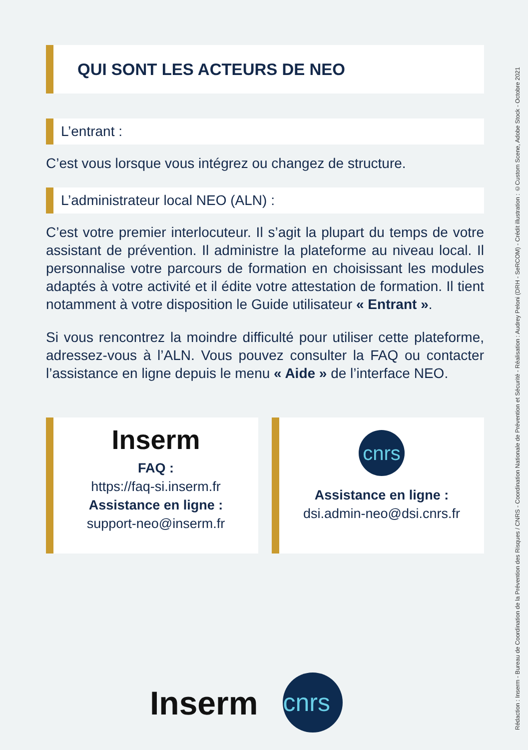QUI SONT LES ACTEURS DE NEO
L’entrant :
C’est vous lorsque vous intégrez ou changez de structure.
L’administrateur local NEO (ALN) :
C’est votre premier interlocuteur. Il s’agit la plupart du temps de votre assistant de prévention. Il administre la plateforme au niveau local. Il personnalise votre parcours de formation en choisissant les modules adaptés à votre activité et il édite votre attestation de formation. Il tient notamment à votre disposition le Guide utilisateur « Entrant ».
Si vous rencontrez la moindre difficulté pour utiliser cette plateforme, adressez-vous à l’ALN. Vous pouvez consulter la FAQ ou contacter l’assistance en ligne depuis le menu « Aide » de l’interface NEO.
Inserm
FAQ :
https://faq-si.inserm.fr
Assistance en ligne :
support-neo@inserm.fr
cnrs
Assistance en ligne :
dsi.admin-neo@dsi.cnrs.fr
Inserm
cnrs
Rédaction : Inserm - Bureau de Coordination de la Prévention des Risques / CNRS - Coordination Nationale de Prévention et Sécurité - Réalisation : Audrey Peloni (DRH - SeRCOM) - Crédit illustration : ©Custom Scene, Adobe Stock - Octobre 2021